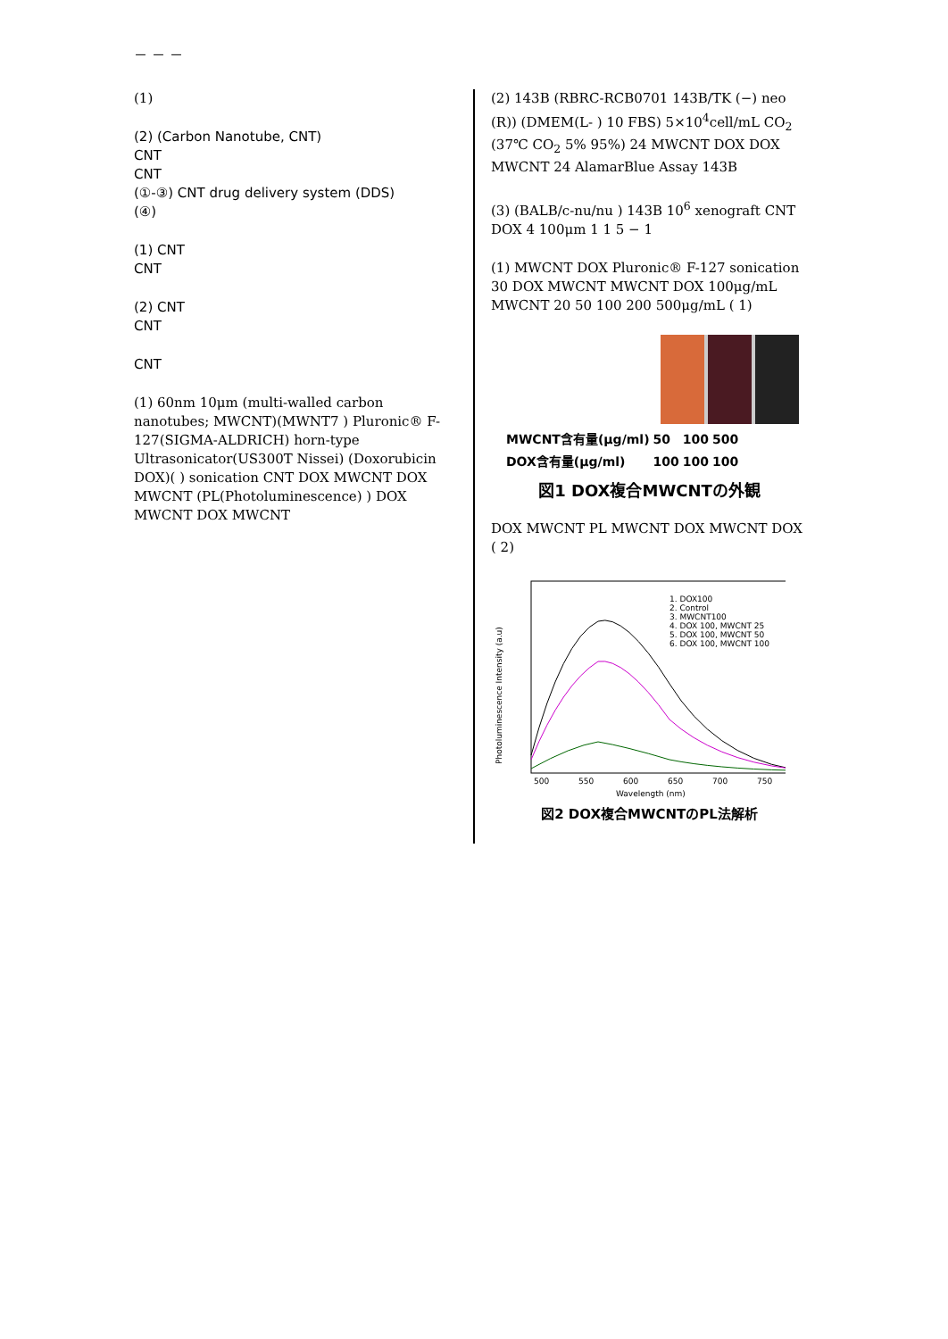－ － －
(1)
(2) (Carbon Nanotube, CNT)
CNT
CNT
(①-③) CNT drug delivery system (DDS)
(④)
(1) CNT
CNT
(2) CNT
CNT
CNT
(1) 60nm 10μm (multi-walled carbon nanotubes; MWCNT)(MWNT7 ) Pluronic® F-127(SIGMA-ALDRICH) horn-type Ultrasonicator(US300T Nissei) (Doxorubicin DOX)( ) sonication CNT DOX MWCNT DOX MWCNT (PL(Photoluminescence) ) DOX MWCNT DOX MWCNT
(2) 143B (RBRC-RCB0701 143B/TK (−) neo (R)) (DMEM(L- ) 10 FBS) 5×10<sup>4</sup>cell/mL CO<sub>2</sub> (37℃ CO<sub>2</sub> 5% 95%) 24 MWCNT DOX DOX MWCNT 24 AlamarBlue Assay 143B
(3) (BALB/c-nu/nu ) 143B 10<sup>6</sup> xenograft CNT DOX 4 100μm 1 1 5 − 1
(1) MWCNT DOX Pluronic® F-127 sonication 30 DOX MWCNT MWCNT DOX 100μg/mL MWCNT 20 50 100 200 500μg/mL ( 1)
| MWCNT含有量(μg/ml) | 50 | 100 | 500 |
| DOX含有量(μg/ml) | 100 | 100 | 100 |
図1 DOX複合MWCNTの外観
DOX MWCNT PL MWCNT DOX MWCNT DOX ( 2)
1. DOX100
2. Control
3. MWCNT100
4. DOX 100, MWCNT 25
5. DOX 100, MWCNT 50
6. DOX 100, MWCNT 100
500
550
600
650
700
750
Wavelength (nm)
Photoluminescence Intensity (a.u)
図2 DOX複合MWCNTのPL法解析